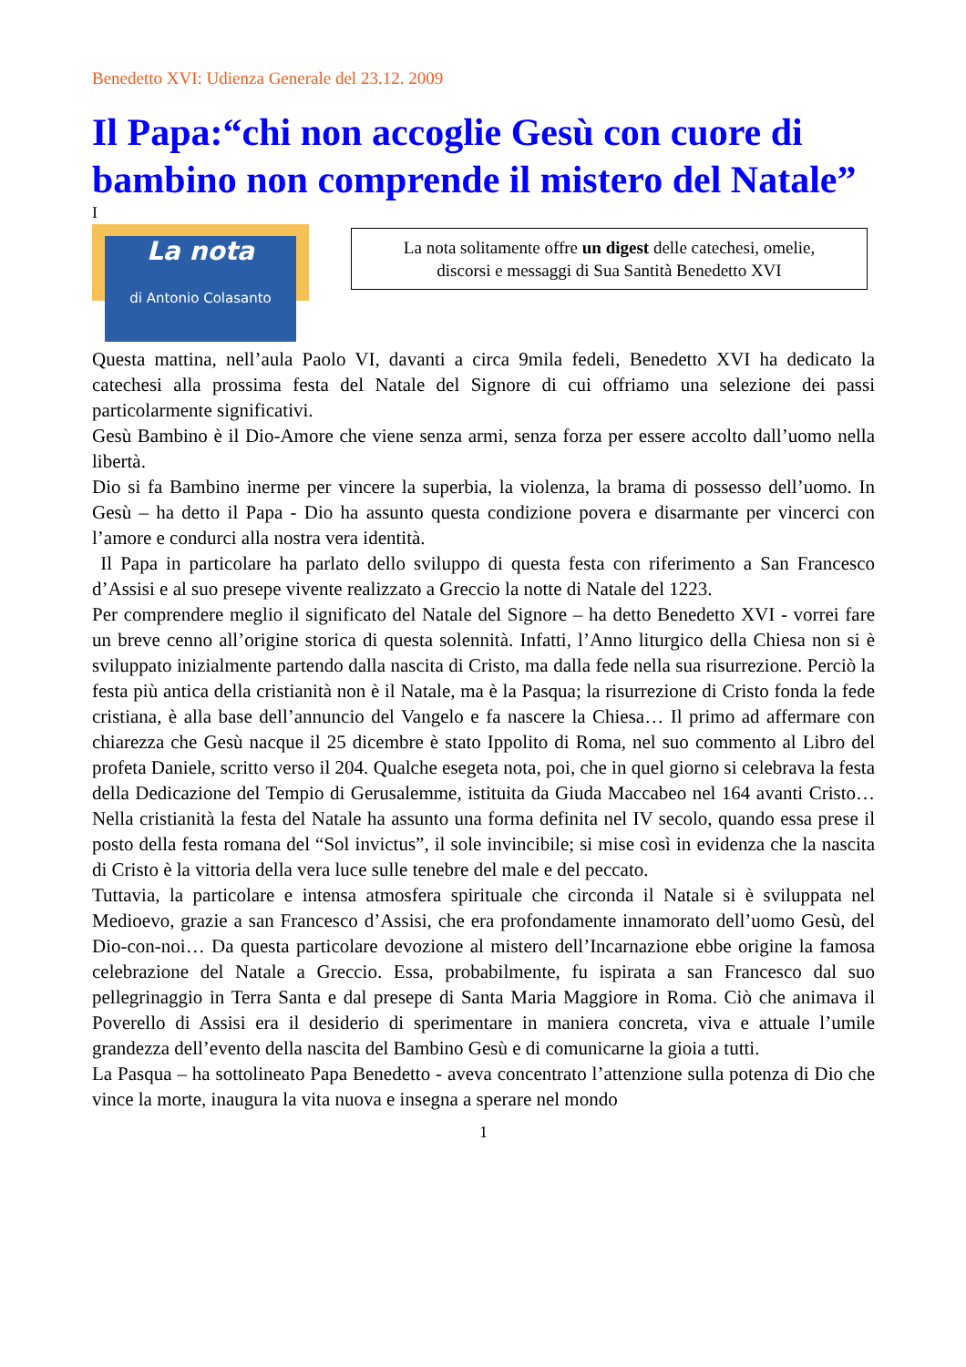Benedetto XVI: Udienza Generale del 23.12. 2009
Il Papa:“chi non accoglie Gesù con cuore di bambino non comprende il mistero del Natale”
I
La nota
di Antonio Colasanto
La nota solitamente offre un digest delle catechesi, omelie,
discorsi e messaggi di Sua Santità Benedetto XVI
Questa mattina, nell’aula Paolo VI, davanti a circa 9mila fedeli, Benedetto XVI ha dedicato la catechesi alla prossima festa del Natale del Signore di cui offriamo una selezione dei passi particolarmente significativi.
Gesù Bambino è il Dio-Amore che viene senza armi, senza forza per essere accolto dall’uomo nella libertà.
Dio si fa Bambino inerme per vincere la superbia, la violenza, la brama di possesso dell’uomo. In Gesù – ha detto il Papa - Dio ha assunto questa condizione povera e disarmante per vincerci con l’amore e condurci alla nostra vera identità.
Il Papa in particolare ha parlato dello sviluppo di questa festa con riferimento a San Francesco d’Assisi e al suo presepe vivente realizzato a Greccio la notte di Natale del 1223.
Per comprendere meglio il significato del Natale del Signore – ha detto Benedetto XVI - vorrei fare un breve cenno all’origine storica di questa solennità. Infatti, l’Anno liturgico della Chiesa non si è sviluppato inizialmente partendo dalla nascita di Cristo, ma dalla fede nella sua risurrezione. Perciò la festa più antica della cristianità non è il Natale, ma è la Pasqua; la risurrezione di Cristo fonda la fede cristiana, è alla base dell’annuncio del Vangelo e fa nascere la Chiesa… Il primo ad affermare con chiarezza che Gesù nacque il 25 dicembre è stato Ippolito di Roma, nel suo commento al Libro del profeta Daniele, scritto verso il 204. Qualche esegeta nota, poi, che in quel giorno si celebrava la festa della Dedicazione del Tempio di Gerusalemme, istituita da Giuda Maccabeo nel 164 avanti Cristo… Nella cristianità la festa del Natale ha assunto una forma definita nel IV secolo, quando essa prese il posto della festa romana del “Sol invictus”, il sole invincibile; si mise così in evidenza che la nascita di Cristo è la vittoria della vera luce sulle tenebre del male e del peccato.
Tuttavia, la particolare e intensa atmosfera spirituale che circonda il Natale si è sviluppata nel Medioevo, grazie a san Francesco d’Assisi, che era profondamente innamorato dell’uomo Gesù, del Dio-con-noi… Da questa particolare devozione al mistero dell’Incarnazione ebbe origine la famosa celebrazione del Natale a Greccio. Essa, probabilmente, fu ispirata a san Francesco dal suo pellegrinaggio in Terra Santa e dal presepe di Santa Maria Maggiore in Roma. Ciò che animava il Poverello di Assisi era il desiderio di sperimentare in maniera concreta, viva e attuale l’umile grandezza dell’evento della nascita del Bambino Gesù e di comunicarne la gioia a tutti.
La Pasqua – ha sottolineato Papa Benedetto - aveva concentrato l’attenzione sulla potenza di Dio che vince la morte, inaugura la vita nuova e insegna a sperare nel mondo
1